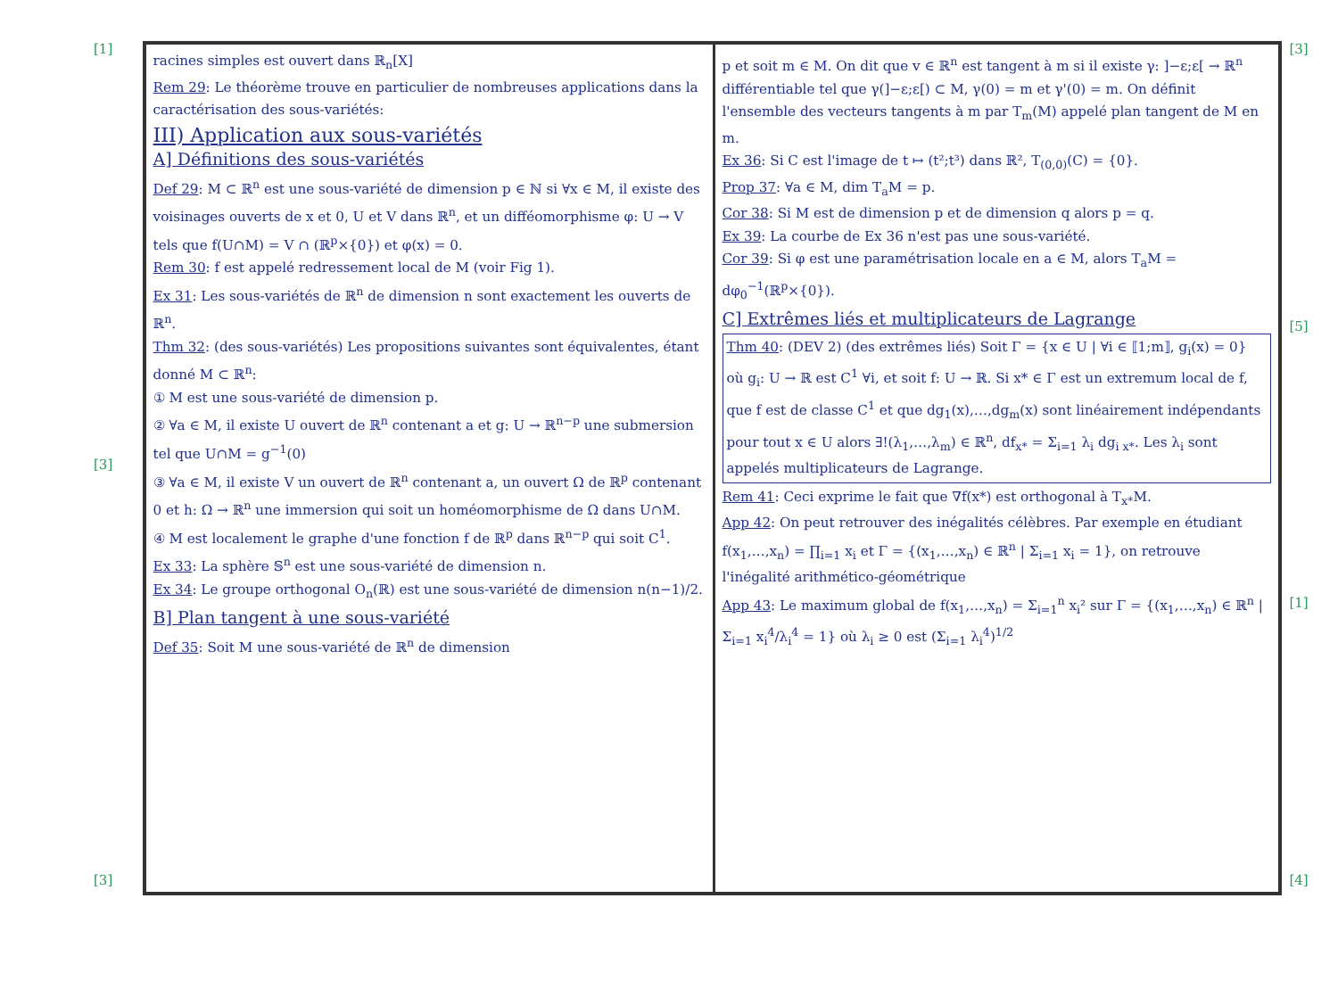[1]
[3]
[3]
racines simples est ouvert dans ℝ<sub>n</sub>[X]
Rem 29: Le théorème trouve en particulier de nombreuses applications dans la caractérisation des sous-variétés:
III) Application aux sous-variétés
A] Définitions des sous-variétés
Def 29: M ⊂ ℝ<sup>n</sup> est une sous-variété de dimension p ∈ ℕ si ∀x ∈ M, il existe des voisinages ouverts de x et 0, U et V dans ℝ<sup>n</sup>, et un difféomorphisme φ: U → V tels que f(U∩M) = V ∩ (ℝ<sup>p</sup>×{0}) et φ(x) = 0.
Rem 30: f est appelé redressement local de M (voir Fig 1).
Ex 31: Les sous-variétés de ℝ<sup>n</sup> de dimension n sont exactement les ouverts de ℝ<sup>n</sup>.
Thm 32: (des sous-variétés) Les propositions suivantes sont équivalentes, étant donné M ⊂ ℝ<sup>n</sup>:
① M est une sous-variété de dimension p.
② ∀a ∈ M, il existe U ouvert de ℝ<sup>n</sup> contenant a et g: U → ℝ<sup>n−p</sup> une submersion tel que U∩M = g<sup>−1</sup>(0)
③ ∀a ∈ M, il existe V un ouvert de ℝ<sup>n</sup> contenant a, un ouvert Ω de ℝ<sup>p</sup> contenant 0 et h: Ω → ℝ<sup>n</sup> une immersion qui soit un homéomorphisme de Ω dans U∩M.
④ M est localement le graphe d'une fonction f de ℝ<sup>p</sup> dans ℝ<sup>n−p</sup> qui soit C<sup>1</sup>.
Ex 33: La sphère 𝕊<sup>n</sup> est une sous-variété de dimension n.
Ex 34: Le groupe orthogonal O<sub>n</sub>(ℝ) est une sous-variété de dimension n(n−1)/2.
B] Plan tangent à une sous-variété
Def 35: Soit M une sous-variété de ℝ<sup>n</sup> de dimension
p et soit m ∈ M. On dit que v ∈ ℝ<sup>n</sup> est tangent à m si il existe γ: ]−ε;ε[ → ℝ<sup>n</sup> différentiable tel que γ(]−ε;ε[) ⊂ M, γ(0) = m et γ'(0) = m. On définit l'ensemble des vecteurs tangents à m par T<sub>m</sub>(M) appelé plan tangent de M en m.
Ex 36: Si C est l'image de t ↦ (t²;t³) dans ℝ², T<sub>(0,0)</sub>(C) = {0}.
Prop 37: ∀a ∈ M, dim T<sub>a</sub>M = p.
Cor 38: Si M est de dimension p et de dimension q alors p = q.
Ex 39: La courbe de Ex 36 n'est pas une sous-variété.
Cor 39: Si φ est une paramétrisation locale en a ∈ M, alors T<sub>a</sub>M = dφ<sub>0</sub><sup>−1</sup>(ℝ<sup>p</sup>×{0}).
C] Extrêmes liés et multiplicateurs de Lagrange
Thm 40: (DEV 2) (des extrêmes liés) Soit Γ = {x ∈ U | ∀i ∈ ⟦1;m⟧, g<sub>i</sub>(x) = 0} où g<sub>i</sub>: U → ℝ est C<sup>1</sup> ∀i, et soit f: U → ℝ. Si x* ∈ Γ est un extremum local de f, que f est de classe C<sup>1</sup> et que dg<sub>1</sub>(x),…,dg<sub>m</sub>(x) sont linéairement indépendants pour tout x ∈ U alors ∃!(λ<sub>1</sub>,…,λ<sub>m</sub>) ∈ ℝ<sup>n</sup>, df<sub>x*</sub> = Σ<sub>i=1</sub> λ<sub>i</sub> dg<sub>i x*</sub>. Les λ<sub>i</sub> sont appelés multiplicateurs de Lagrange.
Rem 41: Ceci exprime le fait que ∇f(x*) est orthogonal à T<sub>x*</sub>M.
App 42: On peut retrouver des inégalités célèbres. Par exemple en étudiant f(x<sub>1</sub>,…,x<sub>n</sub>) = ∏<sub>i=1</sub> x<sub>i</sub> et Γ = {(x<sub>1</sub>,…,x<sub>n</sub>) ∈ ℝ<sup>n</sup> | Σ<sub>i=1</sub> x<sub>i</sub> = 1}, on retrouve l'inégalité arithmético-géométrique
App 43: Le maximum global de f(x<sub>1</sub>,…,x<sub>n</sub>) = Σ<sub>i=1</sub><sup>n</sup> x<sub>i</sub>² sur Γ = {(x<sub>1</sub>,…,x<sub>n</sub>) ∈ ℝ<sup>n</sup> | Σ<sub>i=1</sub> x<sub>i</sub><sup>4</sup>/λ<sub>i</sub><sup>4</sup> = 1} où λ<sub>i</sub> ≥ 0 est (Σ<sub>i=1</sub> λ<sub>i</sub><sup>4</sup>)<sup>1/2</sup>
[3]
[5]
[1]
[4]